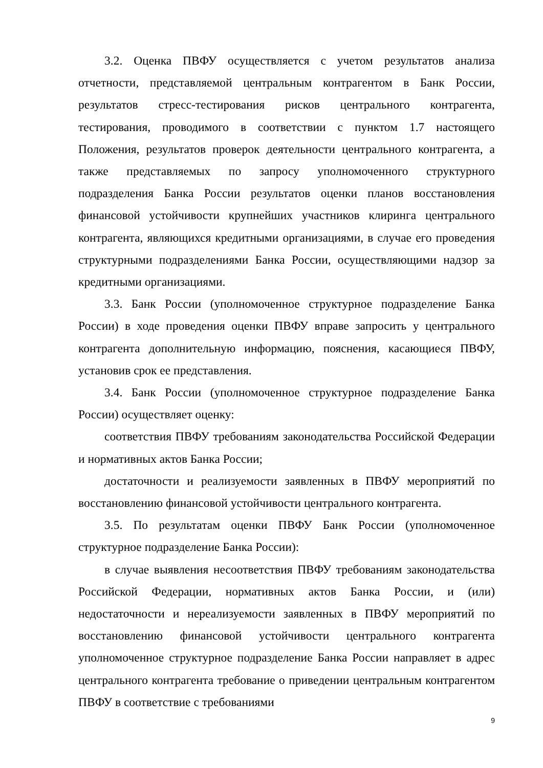3.2. Оценка ПВФУ осуществляется с учетом результатов анализа отчетности, представляемой центральным контрагентом в Банк России, результатов стресс-тестирования рисков центрального контрагента, тестирования, проводимого в соответствии с пунктом 1.7 настоящего Положения, результатов проверок деятельности центрального контрагента, а также представляемых по запросу уполномоченного структурного подразделения Банка России результатов оценки планов восстановления финансовой устойчивости крупнейших участников клиринга центрального контрагента, являющихся кредитными организациями, в случае его проведения структурными подразделениями Банка России, осуществляющими надзор за кредитными организациями.
3.3. Банк России (уполномоченное структурное подразделение Банка России) в ходе проведения оценки ПВФУ вправе запросить у центрального контрагента дополнительную информацию, пояснения, касающиеся ПВФУ, установив срок ее представления.
3.4. Банк России (уполномоченное структурное подразделение Банка России) осуществляет оценку:
соответствия ПВФУ требованиям законодательства Российской Федерации и нормативных актов Банка России;
достаточности и реализуемости заявленных в ПВФУ мероприятий по восстановлению финансовой устойчивости центрального контрагента.
3.5. По результатам оценки ПВФУ Банк России (уполномоченное структурное подразделение Банка России):
в случае выявления несоответствия ПВФУ требованиям законодательства Российской Федерации, нормативных актов Банка России, и (или) недостаточности и нереализуемости заявленных в ПВФУ мероприятий по восстановлению финансовой устойчивости центрального контрагента уполномоченное структурное подразделение Банка России направляет в адрес центрального контрагента требование о приведении центральным контрагентом ПВФУ в соответствие с требованиями
9